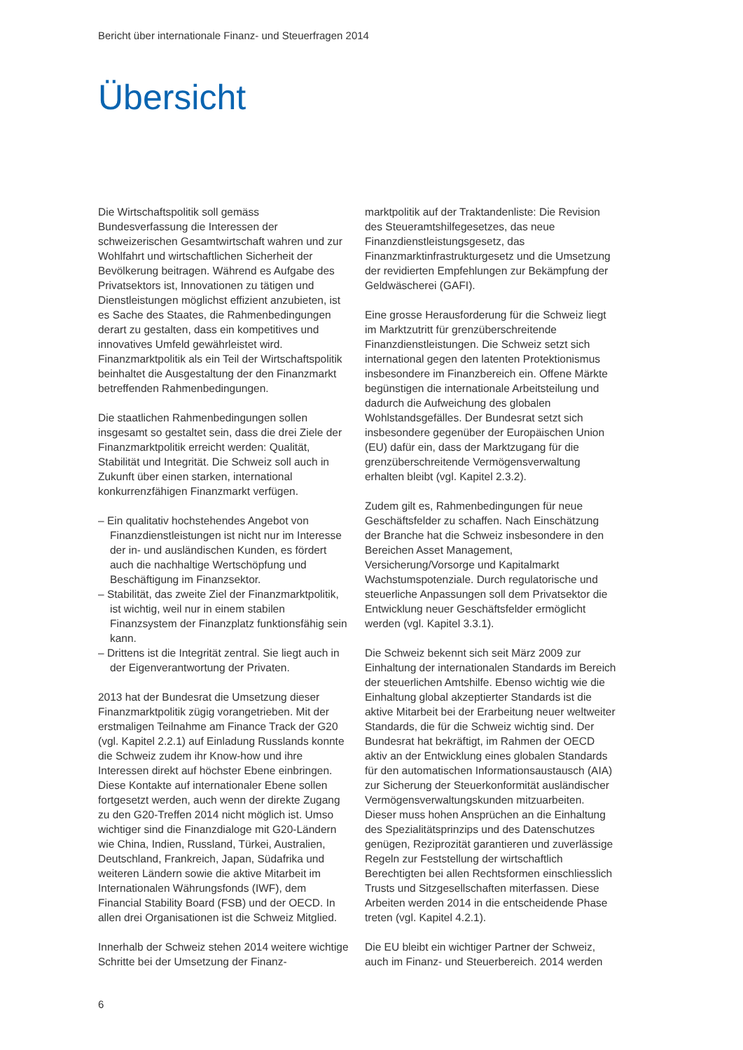Bericht über internationale Finanz- und Steuerfragen 2014
Übersicht
Die Wirtschaftspolitik soll gemäss Bundesverfassung die Interessen der schweizerischen Gesamtwirtschaft wahren und zur Wohlfahrt und wirtschaftlichen Sicherheit der Bevölkerung beitragen. Während es Aufgabe des Privatsektors ist, Innovationen zu tätigen und Dienstleistungen möglichst effizient anzubieten, ist es Sache des Staates, die Rahmenbedingungen derart zu gestalten, dass ein kompetitives und innovatives Umfeld gewährleistet wird. Finanzmarktpolitik als ein Teil der Wirtschaftspolitik beinhaltet die Ausgestaltung der den Finanzmarkt betreffenden Rahmenbedingungen.
Die staatlichen Rahmenbedingungen sollen insgesamt so gestaltet sein, dass die drei Ziele der Finanzmarktpolitik erreicht werden: Qualität, Stabilität und Integrität. Die Schweiz soll auch in Zukunft über einen starken, international konkurrenzfähigen Finanzmarkt verfügen.
– Ein qualitativ hochstehendes Angebot von Finanzdienstleistungen ist nicht nur im Interesse der in- und ausländischen Kunden, es fördert auch die nachhaltige Wertschöpfung und Beschäftigung im Finanzsektor.
– Stabilität, das zweite Ziel der Finanzmarktpolitik, ist wichtig, weil nur in einem stabilen Finanzsystem der Finanzplatz funktionsfähig sein kann.
– Drittens ist die Integrität zentral. Sie liegt auch in der Eigenverantwortung der Privaten.
2013 hat der Bundesrat die Umsetzung dieser Finanzmarktpolitik zügig vorangetrieben. Mit der erstmaligen Teilnahme am Finance Track der G20 (vgl. Kapitel 2.2.1) auf Einladung Russlands konnte die Schweiz zudem ihr Know-how und ihre Interessen direkt auf höchster Ebene einbringen. Diese Kontakte auf internationaler Ebene sollen fortgesetzt werden, auch wenn der direkte Zugang zu den G20-Treffen 2014 nicht möglich ist. Umso wichtiger sind die Finanzdialoge mit G20-Ländern wie China, Indien, Russland, Türkei, Australien, Deutschland, Frankreich, Japan, Südafrika und weiteren Ländern sowie die aktive Mitarbeit im Internationalen Währungsfonds (IWF), dem Financial Stability Board (FSB) und der OECD. In allen drei Organisationen ist die Schweiz Mitglied.
Innerhalb der Schweiz stehen 2014 weitere wichtige Schritte bei der Umsetzung der Finanz-
marktpolitik auf der Traktandenliste: Die Revision des Steueramtshilfegesetzes, das neue Finanzdienstleistungsgesetz, das Finanzmarktinfrastrukturgesetz und die Umsetzung der revidierten Empfehlungen zur Bekämpfung der Geldwäscherei (GAFI).
Eine grosse Herausforderung für die Schweiz liegt im Marktzutritt für grenzüberschreitende Finanzdienstleistungen. Die Schweiz setzt sich international gegen den latenten Protektionismus insbesondere im Finanzbereich ein. Offene Märkte begünstigen die internationale Arbeitsteilung und dadurch die Aufweichung des globalen Wohlstandsgefälles. Der Bundesrat setzt sich insbesondere gegenüber der Europäischen Union (EU) dafür ein, dass der Marktzugang für die grenzüberschreitende Vermögensverwaltung erhalten bleibt (vgl. Kapitel 2.3.2).
Zudem gilt es, Rahmenbedingungen für neue Geschäftsfelder zu schaffen. Nach Einschätzung der Branche hat die Schweiz insbesondere in den Bereichen Asset Management, Versicherung/Vorsorge und Kapitalmarkt Wachstumspotenziale. Durch regulatorische und steuerliche Anpassungen soll dem Privatsektor die Entwicklung neuer Geschäftsfelder ermöglicht werden (vgl. Kapitel 3.3.1).
Die Schweiz bekennt sich seit März 2009 zur Einhaltung der internationalen Standards im Bereich der steuerlichen Amtshilfe. Ebenso wichtig wie die Einhaltung global akzeptierter Standards ist die aktive Mitarbeit bei der Erarbeitung neuer weltweiter Standards, die für die Schweiz wichtig sind. Der Bundesrat hat bekräftigt, im Rahmen der OECD aktiv an der Entwicklung eines globalen Standards für den automatischen Informationsaustausch (AIA) zur Sicherung der Steuerkonformität ausländischer Vermögensverwaltungskunden mitzuarbeiten. Dieser muss hohen Ansprüchen an die Einhaltung des Spezialitätsprinzips und des Datenschutzes genügen, Reziprozität garantieren und zuverlässige Regeln zur Feststellung der wirtschaftlich Berechtigten bei allen Rechtsformen einschliesslich Trusts und Sitzgesellschaften miterfassen. Diese Arbeiten werden 2014 in die entscheidende Phase treten (vgl. Kapitel 4.2.1).
Die EU bleibt ein wichtiger Partner der Schweiz, auch im Finanz- und Steuerbereich. 2014 werden
6